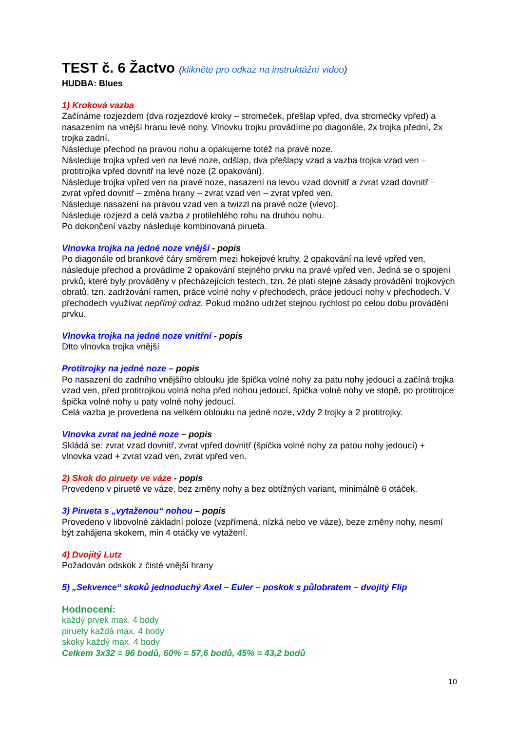TEST č. 6 Žactvo (klikněte pro odkaz na instruktážní video)
HUDBA: Blues
1) Kroková vazba
Začínáme rozjezdem (dva rozjezdové kroky – stromeček, přešlap vpřed, dva stromečky vpřed) a nasazením na vnější hranu levé nohy. Vlnovku trojku provádíme po diagonále, 2x trojka přední, 2x trojka zadní.
Následuje přechod na pravou nohu a opakujeme totéž na pravé noze.
Následuje trojka vpřed ven na levé noze, odšlap, dva přešlapy vzad a vazba trojka vzad ven – protitrojka vpřed dovnitř na levé noze (2 opakování).
Následuje trojka vpřed ven na pravé noze, nasazení na levou vzad dovnitř a zvrat vzad dovnitř – zvrat vpřed dovnitř – změna hrany – zvrat vzad ven – zvrat vpřed ven.
Následuje nasazení na pravou vzad ven a twizzl na pravé noze (vlevo).
Následuje rozjezd a celá vazba z protilehlého rohu na druhou nohu.
Po dokončení vazby následuje kombinovaná pirueta.
Vlnovka trojka na jedné noze vnější - popis
Po diagonále od brankové čáry směrem mezi hokejové kruhy, 2 opakování na levé vpřed ven, následuje přechod a provádíme 2 opakování stejného prvku na pravé vpřed ven. Jedná se o spojení prvků, které byly prováděny v přecházejících testech, tzn. že platí stejné zásady provádění trojkových obratů, tzn. zadržování ramen, práce volné nohy v přechodech, práce jedoucí nohy v přechodech. V přechodech využívat nepřímý odraz. Pokud možno udržet stejnou rychlost po celou dobu provádění prvku.
Vlnovka trojka na jedné noze vnitřní - popis
Dtto vlnovka trojka vnější
Protitrojky na jedné noze – popis
Po nasazení do zadního vnějšího oblouku jde špička volné nohy za patu nohy jedoucí a začíná trojka vzad ven, před protitrojkou volná noha před nohou jedoucí, špička volné nohy ve stopě, po protitrojce špička volné nohy u paty volné nohy jedoucí.
Celá vazba je provedena na velkém oblouku na jedné noze, vždy 2 trojky a 2 protitrojky.
Vlnovka zvrat na jedné noze – popis
Skládá se: zvrat vzad dovnitř, zvrat vpřed dovnitř (špička volné nohy za patou nohy jedoucí) + vlnovka vzad + zvrat vzad ven, zvrat vpřed ven.
2) Skok do piruety ve váze - popis
Provedeno v piruetě ve váze, bez změny nohy a bez obtížných variant, minimálně 6 otáček.
3) Pirueta s „vytaženou“ nohou – popis
Provedeno v libovolné základní poloze (vzpřímená, nízká nebo ve váze), beze změny nohy, nesmí být zahájena skokem, min 4 otáčky ve vytažení.
4) Dvojitý Lutz
Požadován odskok z čisté vnější hrany
5) „Sekvence“ skoků jednoduchý Axel – Euler – poskok s půlobratem – dvojitý Flip
Hodnocení:
každý prvek max. 4 body
piruety každá max. 4 body
skoky každý max. 4 body
Celkem 3x32 = 96 bodů, 60% = 57,6 bodů, 45% = 43,2 bodů
10